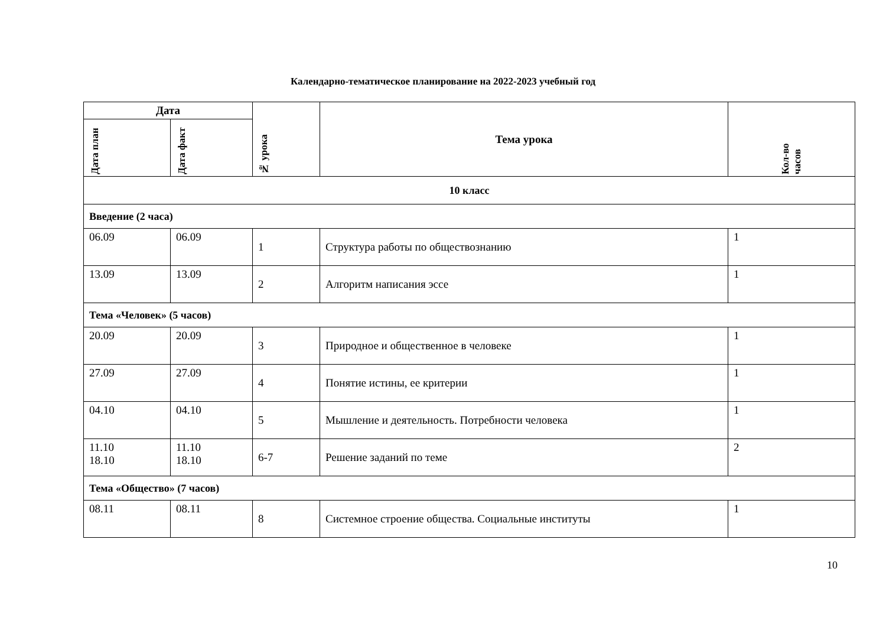Календарно-тематическое планирование на 2022-2023 учебный год
| Дата | | № урока | Тема урока | Кол-во часов |
| --- | --- | --- | --- | --- |
| Дата план | Дата факт | | | |
| 10 класс | | | | |
| Введение (2 часа) | | | | |
| 06.09 | 06.09 | 1 | Структура работы по обществознанию | 1 |
| 13.09 | 13.09 | 2 | Алгоритм написания эссе | 1 |
| Тема «Человек» (5 часов) | | | | |
| 20.09 | 20.09 | 3 | Природное и общественное в человеке | 1 |
| 27.09 | 27.09 | 4 | Понятие истины, ее критерии | 1 |
| 04.10 | 04.10 | 5 | Мышление и деятельность. Потребности человека | 1 |
| 11.10 18.10 | 11.10 18.10 | 6-7 | Решение заданий по теме | 2 |
| Тема «Общество» (7 часов) | | | | |
| 08.11 | 08.11 | 8 | Системное строение общества. Социальные институты | 1 |
10